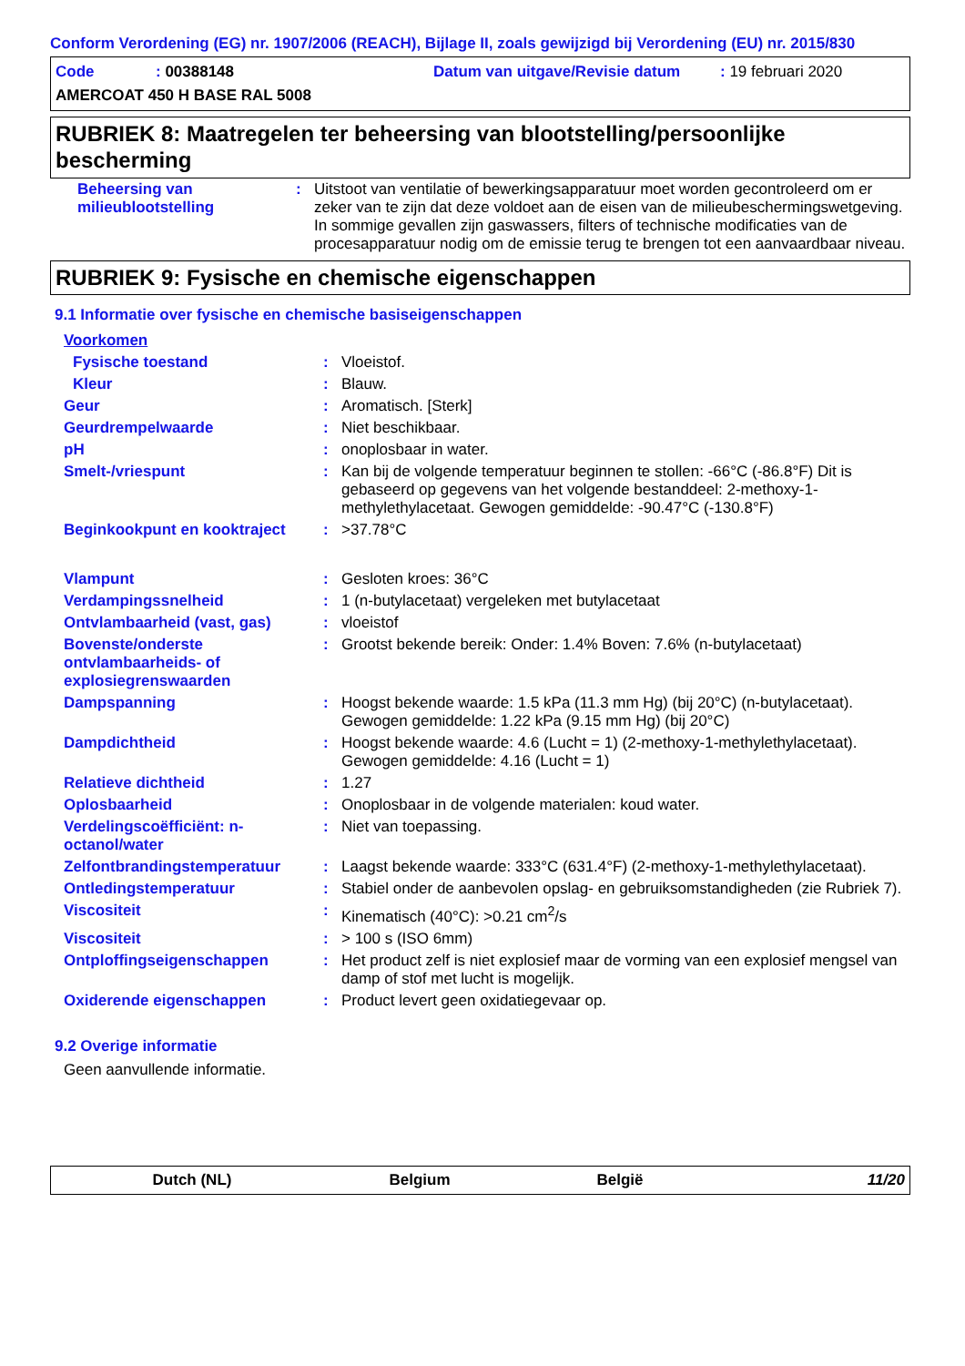Conform Verordening (EG) nr. 1907/2006 (REACH), Bijlage II, zoals gewijzigd bij Verordening (EU) nr. 2015/830
Code: 00388148 Datum van uitgave/Revisie datum: 19 februari 2020
AMERCOAT 450 H BASE RAL 5008
RUBRIEK 8: Maatregelen ter beheersing van blootstelling/persoonlijke bescherming
| Beheersing van milieublootstelling | : | Uitstoot van ventilatie of bewerkingsapparatuur moet worden gecontroleerd om er zeker van te zijn dat deze voldoet aan de eisen van de milieubeschermingswetgeving. In sommige gevallen zijn gaswassers, filters of technische modificaties van de procesapparatuur nodig om de emissie terug te brengen tot een aanvaardbaar niveau. |
RUBRIEK 9: Fysische en chemische eigenschappen
9.1 Informatie over fysische en chemische basiseigenschappen
| Voorkomen | | |
| Fysische toestand | : | Vloeistof. |
| Kleur | : | Blauw. |
| Geur | : | Aromatisch. [Sterk] |
| Geurdrempelwaarde | : | Niet beschikbaar. |
| pH | : | onoplosbaar in water. |
| Smelt-/vriespunt | : | Kan bij de volgende temperatuur beginnen te stollen: -66°C (-86.8°F) Dit is gebaseerd op gegevens van het volgende bestanddeel: 2-methoxy-1-methylethylacetaat. Gewogen gemiddelde: -90.47°C (-130.8°F) |
| Beginkookpunt en kooktraject | : | >37.78°C |
| Vlampunt | : | Gesloten kroes: 36°C |
| Verdampingssnelheid | : | 1 (n-butylacetaat) vergeleken met butylacetaat |
| Ontvlambaarheid (vast, gas) | : | vloeistof |
| Bovenste/onderste ontvlambaarheids- of explosiegrenswaarden | : | Grootst bekende bereik: Onder: 1.4% Boven: 7.6% (n-butylacetaat) |
| Dampspanning | : | Hoogst bekende waarde: 1.5 kPa (11.3 mm Hg) (bij 20°C) (n-butylacetaat). Gewogen gemiddelde: 1.22 kPa (9.15 mm Hg) (bij 20°C) |
| Dampdichtheid | : | Hoogst bekende waarde: 4.6 (Lucht = 1) (2-methoxy-1-methylethylacetaat). Gewogen gemiddelde: 4.16 (Lucht = 1) |
| Relatieve dichtheid | : | 1.27 |
| Oplosbaarheid | : | Onoplosbaar in de volgende materialen: koud water. |
| Verdelingscoëfficiënt: n-octanol/water | : | Niet van toepassing. |
| Zelfontbrandingstemperatuur | : | Laagst bekende waarde: 333°C (631.4°F) (2-methoxy-1-methylethylacetaat). |
| Ontledingstemperatuur | : | Stabiel onder de aanbevolen opslag- en gebruiksomstandigheden (zie Rubriek 7). |
| Viscositeit | : | Kinematisch (40°C): >0.21 cm<sup>2</sup>/s |
| Viscositeit | : | > 100 s (ISO 6mm) |
| Ontploffingseigenschappen | : | Het product zelf is niet explosief maar de vorming van een explosief mengsel van damp of stof met lucht is mogelijk. |
| Oxiderende eigenschappen | : | Product levert geen oxidatiegevaar op. |
9.2 Overige informatie
Geen aanvullende informatie.
Dutch (NL) Belgium België 11/20